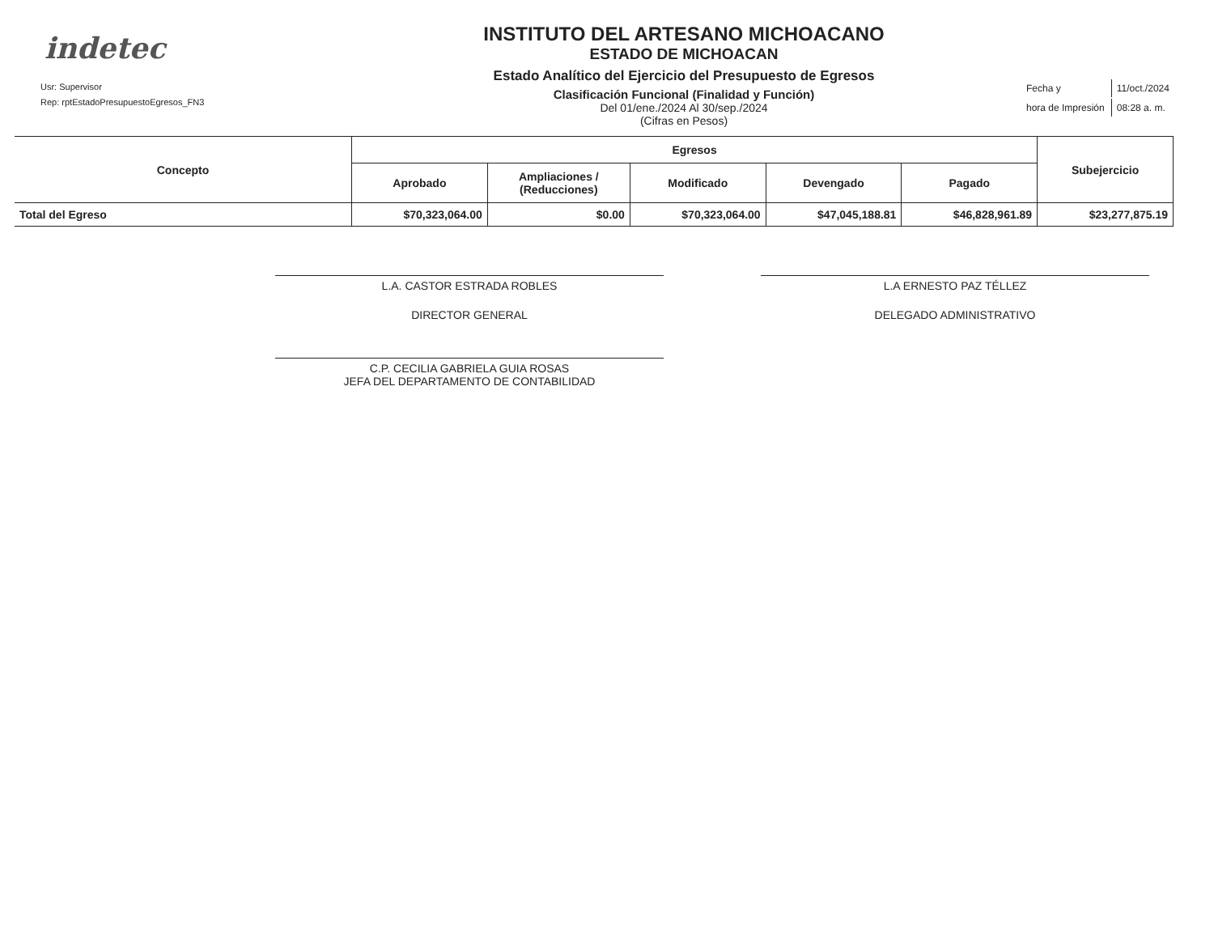indetec
Usr: Supervisor
Rep: rptEstadoPresupuestoEgresos_FN3
INSTITUTO DEL ARTESANO MICHOACANO
ESTADO DE MICHOACAN
Estado Analítico del Ejercicio del Presupuesto de Egresos
Clasificación Funcional (Finalidad y Función)
Del 01/ene./2024 Al 30/sep./2024
(Cifras en Pesos)
| Fecha y | 11/oct./2024 |
| hora de Impresión | 08:28 a. m. |
| Concepto | Egresos | | | | | Subejercicio |
| --- | --- | --- | --- | --- | --- | --- |
| | Aprobado | Ampliaciones / (Reducciones) | Modificado | Devengado | Pagado | |
| Total del Egreso | $70,323,064.00 | $0.00 | $70,323,064.00 | $47,045,188.81 | $46,828,961.89 | $23,277,875.19 |
L.A. CASTOR ESTRADA ROBLES
DIRECTOR GENERAL
C.P. CECILIA GABRIELA GUIA ROSAS
JEFA DEL DEPARTAMENTO DE CONTABILIDAD
L.A ERNESTO PAZ TÉLLEZ
DELEGADO ADMINISTRATIVO